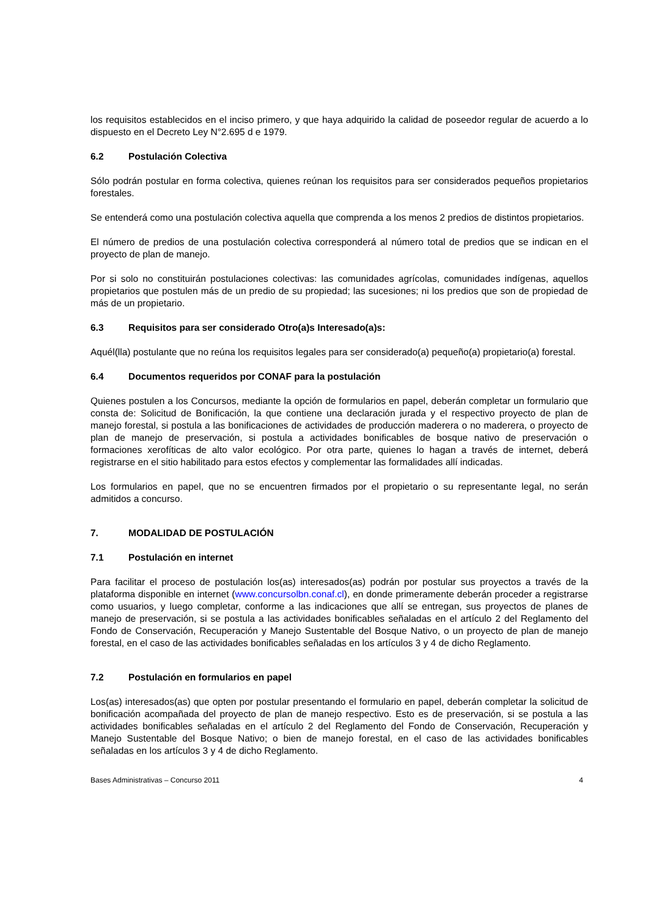los requisitos establecidos en el inciso primero, y que haya adquirido la calidad de poseedor regular de acuerdo a lo dispuesto en el Decreto Ley N°2.695 d e 1979.
6.2 Postulación Colectiva
Sólo podrán postular en forma colectiva, quienes reúnan los requisitos para ser considerados pequeños propietarios forestales.
Se entenderá como una postulación colectiva aquella que comprenda a los menos 2 predios de distintos propietarios.
El número de predios de una postulación colectiva corresponderá al número total de predios que se indican en el proyecto de plan de manejo.
Por si solo no constituirán postulaciones colectivas: las comunidades agrícolas, comunidades indígenas, aquellos propietarios que postulen más de un predio de su propiedad; las sucesiones; ni los predios que son de propiedad de más de un propietario.
6.3 Requisitos para ser considerado Otro(a)s Interesado(a)s:
Aquél(lla) postulante que no reúna los requisitos legales para ser considerado(a) pequeño(a) propietario(a) forestal.
6.4 Documentos requeridos por CONAF para la postulación
Quienes postulen a los Concursos, mediante la opción de formularios en papel, deberán completar un formulario que consta de: Solicitud de Bonificación, la que contiene una declaración jurada y el respectivo proyecto de plan de manejo forestal, si postula a las bonificaciones de actividades de producción maderera o no maderera, o proyecto de plan de manejo de preservación, si postula a actividades bonificables de bosque nativo de preservación o formaciones xerofíticas de alto valor ecológico. Por otra parte, quienes lo hagan a través de internet, deberá registrarse en el sitio habilitado para estos efectos y complementar las formalidades allí indicadas.
Los formularios en papel, que no se encuentren firmados por el propietario o su representante legal, no serán admitidos a concurso.
7. MODALIDAD DE POSTULACIÓN
7.1 Postulación en internet
Para facilitar el proceso de postulación los(as) interesados(as) podrán por postular sus proyectos a través de la plataforma disponible en internet (www.concursolbn.conaf.cl), en donde primeramente deberán proceder a registrarse como usuarios, y luego completar, conforme a las indicaciones que allí se entregan, sus proyectos de planes de manejo de preservación, si se postula a las actividades bonificables señaladas en el artículo 2 del Reglamento del Fondo de Conservación, Recuperación y Manejo Sustentable del Bosque Nativo, o un proyecto de plan de manejo forestal, en el caso de las actividades bonificables señaladas en los artículos 3 y 4 de dicho Reglamento.
7.2 Postulación en formularios en papel
Los(as) interesados(as) que opten por postular presentando el formulario en papel, deberán completar la solicitud de bonificación acompañada del proyecto de plan de manejo respectivo. Esto es de preservación, si se postula a las actividades bonificables señaladas en el artículo 2 del Reglamento del Fondo de Conservación, Recuperación y Manejo Sustentable del Bosque Nativo; o bien de manejo forestal, en el caso de las actividades bonificables señaladas en los artículos 3 y 4 de dicho Reglamento.
Bases Administrativas – Concurso 2011 4